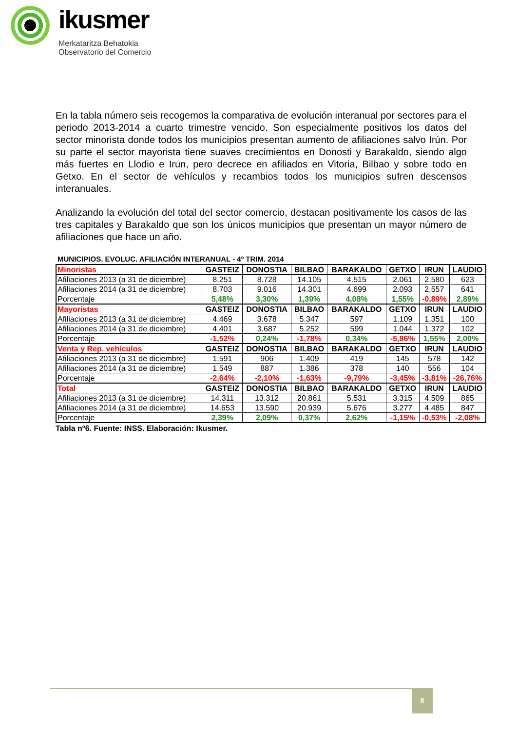ikusmer
Merkataritza Behatokia
Observatorio del Comercio
En la tabla número seis recogemos la comparativa de evolución interanual por sectores para el periodo 2013-2014 a cuarto trimestre vencido. Son especialmente positivos los datos del sector minorista donde todos los municipios presentan aumento de afiliaciones salvo Irún. Por su parte el sector mayorista tiene suaves crecimientos en Donosti y Barakaldo, siendo algo más fuertes en Llodio e Irun, pero decrece en afiliados en Vitoria, Bilbao y sobre todo en Getxo. En el sector de vehículos y recambios todos los municipios sufren descensos interanuales.
Analizando la evolución del total del sector comercio, destacan positivamente los casos de las tres capitales y Barakaldo que son los únicos municipios que presentan un mayor número de afiliaciones que hace un año.
MUNICIPIOS. EVOLUC. AFILIACIÓN INTERANUAL - 4º TRIM. 2014
| Minoristas | GASTEIZ | DONOSTIA | BILBAO | BARAKALDO | GETXO | IRUN | LAUDIO |
| Afiliaciones 2013 (a 31 de diciembre) | 8.251 | 8.728 | 14.105 | 4.515 | 2.061 | 2.580 | 623 |
| Afiliaciones 2014 (a 31 de diciembre) | 8.703 | 9.016 | 14.301 | 4.699 | 2.093 | 2.557 | 641 |
| Porcentaje | 5,48% | 3,30% | 1,39% | 4,08% | 1,55% | -0,89% | 2,89% |
| Mayoristas | GASTEIZ | DONOSTIA | BILBAO | BARAKALDO | GETXO | IRUN | LAUDIO |
| Afiliaciones 2013 (a 31 de diciembre) | 4.469 | 3.678 | 5.347 | 597 | 1.109 | 1.351 | 100 |
| Afiliaciones 2014 (a 31 de diciembre) | 4.401 | 3.687 | 5.252 | 599 | 1.044 | 1.372 | 102 |
| Porcentaje | -1,52% | 0,24% | -1,78% | 0,34% | -5,86% | 1,55% | 2,00% |
| Venta y Rep. vehículos | GASTEIZ | DONOSTIA | BILBAO | BARAKALDO | GETXO | IRUN | LAUDIO |
| Afiliaciones 2013 (a 31 de diciembre) | 1.591 | 906 | 1.409 | 419 | 145 | 578 | 142 |
| Afiliaciones 2014 (a 31 de diciembre) | 1.549 | 887 | 1.386 | 378 | 140 | 556 | 104 |
| Porcentaje | -2,64% | -2,10% | -1,63% | -9,79% | -3,45% | -3,81% | -26,76% |
| Total | GASTEIZ | DONOSTIA | BILBAO | BARAKALDO | GETXO | IRUN | LAUDIO |
| Afiliaciones 2013 (a 31 de diciembre) | 14.311 | 13.312 | 20.861 | 5.531 | 3.315 | 4.509 | 865 |
| Afiliaciones 2014 (a 31 de diciembre) | 14.653 | 13.590 | 20.939 | 5.676 | 3.277 | 4.485 | 847 |
| Porcentaje | 2,39% | 2,09% | 0,37% | 2,62% | -1,15% | -0,53% | -2,08% |
Tabla nº6. Fuente: INSS. Elaboración: Ikusmer.
8